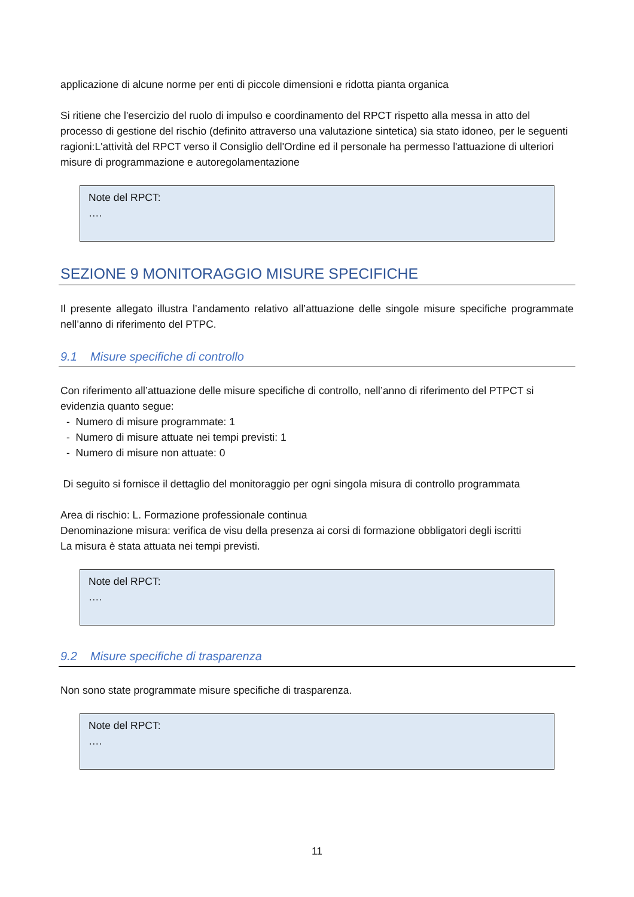applicazione di alcune norme per enti di piccole dimensioni e ridotta pianta organica
Si ritiene che l'esercizio del ruolo di impulso e coordinamento del RPCT rispetto alla messa in atto del processo di gestione del rischio (definito attraverso una valutazione sintetica) sia stato idoneo, per le seguenti ragioni:L'attività del RPCT verso il Consiglio dell'Ordine ed il personale ha permesso l'attuazione di ulteriori misure di programmazione e autoregolamentazione
Note del RPCT:
….
SEZIONE 9 MONITORAGGIO MISURE SPECIFICHE
Il presente allegato illustra l’andamento relativo all’attuazione delle singole misure specifiche programmate nell’anno di riferimento del PTPC.
9.1 Misure specifiche di controllo
Con riferimento all’attuazione delle misure specifiche di controllo, nell’anno di riferimento del PTPCT si evidenzia quanto segue:
- Numero di misure programmate: 1
- Numero di misure attuate nei tempi previsti: 1
- Numero di misure non attuate: 0
Di seguito si fornisce il dettaglio del monitoraggio per ogni singola misura di controllo programmata
Area di rischio: L. Formazione professionale continua
Denominazione misura: verifica de visu della presenza ai corsi di formazione obbligatori degli iscritti
La misura è stata attuata nei tempi previsti.
Note del RPCT:
….
9.2 Misure specifiche di trasparenza
Non sono state programmate misure specifiche di trasparenza.
Note del RPCT:
….
11